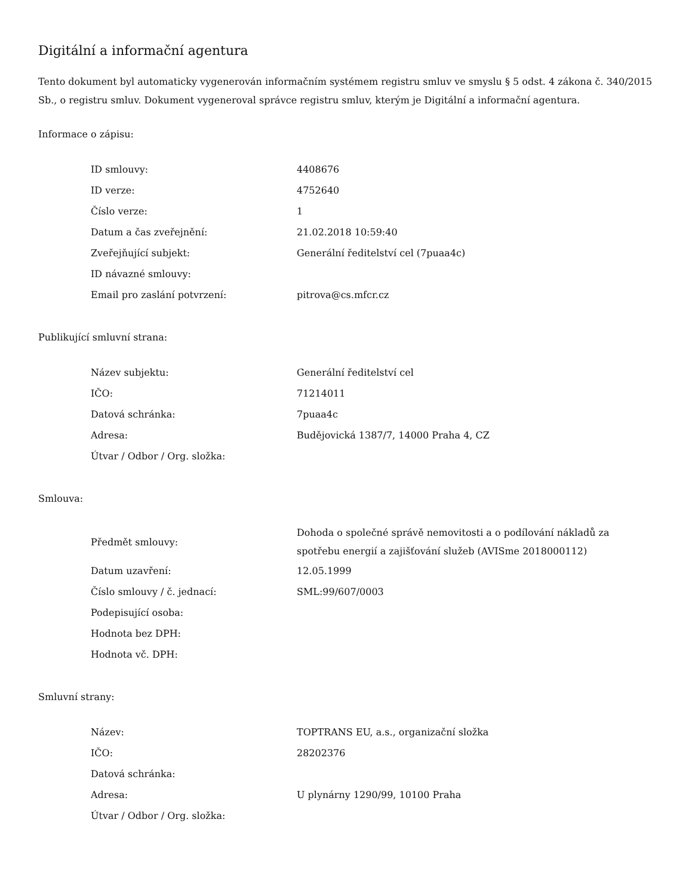Digitální a informační agentura
Tento dokument byl automaticky vygenerován informačním systémem registru smluv ve smyslu § 5 odst. 4 zákona č. 340/2015 Sb., o registru smluv. Dokument vygeneroval správce registru smluv, kterým je Digitální a informační agentura.
Informace o zápisu:
| ID smlouvy: | 4408676 |
| ID verze: | 4752640 |
| Číslo verze: | 1 |
| Datum a čas zveřejnění: | 21.02.2018 10:59:40 |
| Zveřejňující subjekt: | Generální ředitelství cel (7puaa4c) |
| ID návazné smlouvy: | |
| Email pro zaslání potvrzení: | pitrova@cs.mfcr.cz |
Publikující smluvní strana:
| Název subjektu: | Generální ředitelství cel |
| IČO: | 71214011 |
| Datová schránka: | 7puaa4c |
| Adresa: | Budějovická 1387/7, 14000 Praha 4, CZ |
| Útvar / Odbor / Org. složka: | |
Smlouva:
| Předmět smlouvy: | Dohoda o společné správě nemovitosti a o podílování nákladů za spotřebu energií a zajišťování služeb (AVISme 2018000112) |
| Datum uzavření: | 12.05.1999 |
| Číslo smlouvy / č. jednací: | SML:99/607/0003 |
| Podepisující osoba: | |
| Hodnota bez DPH: | |
| Hodnota vč. DPH: | |
Smluvní strany:
| Název: | TOPTRANS EU, a.s., organizační složka |
| IČO: | 28202376 |
| Datová schránka: | |
| Adresa: | U plynárny 1290/99, 10100 Praha |
| Útvar / Odbor / Org. složka: | |